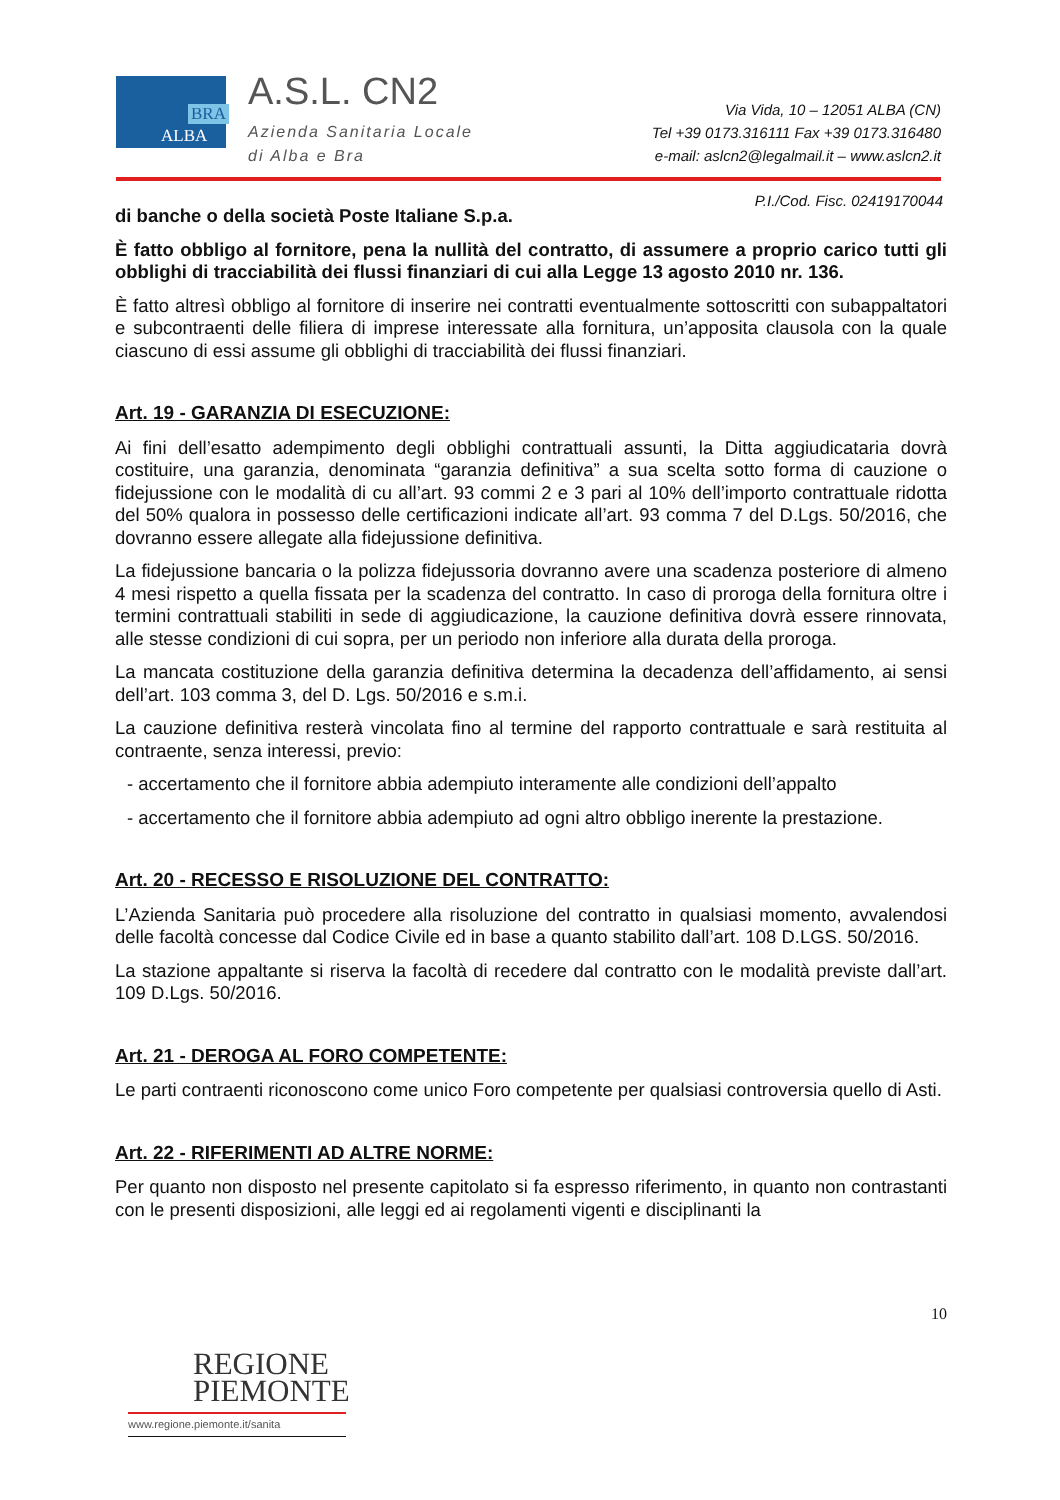BRA
ALBA
A.S.L. CN2
Azienda Sanitaria Locale
di Alba e Bra
Via Vida, 10 – 12051 ALBA (CN)
Tel +39 0173.316111 Fax +39 0173.316480
e-mail: aslcn2@legalmail.it – www.aslcn2.it
P.I./Cod. Fisc. 02419170044
di banche o della società Poste Italiane S.p.a.
È fatto obbligo al fornitore, pena la nullità del contratto, di assumere a proprio carico tutti gli obblighi di tracciabilità dei flussi finanziari di cui alla Legge 13 agosto 2010 nr. 136.
È fatto altresì obbligo al fornitore di inserire nei contratti eventualmente sottoscritti con subappaltatori e subcontraenti delle filiera di imprese interessate alla fornitura, un’apposita clausola con la quale ciascuno di essi assume gli obblighi di tracciabilità dei flussi finanziari.
Art. 19 - GARANZIA DI ESECUZIONE:
Ai fini dell’esatto adempimento degli obblighi contrattuali assunti, la Ditta aggiudicataria dovrà costituire, una garanzia, denominata “garanzia definitiva” a sua scelta sotto forma di cauzione o fidejussione con le modalità di cu all’art. 93 commi 2 e 3 pari al 10% dell’importo contrattuale ridotta del 50% qualora in possesso delle certificazioni indicate all’art. 93 comma 7 del D.Lgs. 50/2016, che dovranno essere allegate alla fidejussione definitiva.
La fidejussione bancaria o la polizza fidejussoria dovranno avere una scadenza posteriore di almeno 4 mesi rispetto a quella fissata per la scadenza del contratto. In caso di proroga della fornitura oltre i termini contrattuali stabiliti in sede di aggiudicazione, la cauzione definitiva dovrà essere rinnovata, alle stesse condizioni di cui sopra, per un periodo non inferiore alla durata della proroga.
La mancata costituzione della garanzia definitiva determina la decadenza dell’affidamento, ai sensi dell’art. 103 comma 3, del D. Lgs. 50/2016 e s.m.i.
La cauzione definitiva resterà vincolata fino al termine del rapporto contrattuale e sarà restituita al contraente, senza interessi, previo:
- accertamento che il fornitore abbia adempiuto interamente alle condizioni dell’appalto
- accertamento che il fornitore abbia adempiuto ad ogni altro obbligo inerente la prestazione.
Art. 20 - RECESSO E RISOLUZIONE DEL CONTRATTO:
L’Azienda Sanitaria può procedere alla risoluzione del contratto in qualsiasi momento, avvalendosi delle facoltà concesse dal Codice Civile ed in base a quanto stabilito dall’art. 108 D.LGS. 50/2016.
La stazione appaltante si riserva la facoltà di recedere dal contratto con le modalità previste dall’art. 109 D.Lgs. 50/2016.
Art. 21 - DEROGA AL FORO COMPETENTE:
Le parti contraenti riconoscono come unico Foro competente per qualsiasi controversia quello di Asti.
Art. 22 - RIFERIMENTI AD ALTRE NORME:
Per quanto non disposto nel presente capitolato si fa espresso riferimento, in quanto non contrastanti con le presenti disposizioni, alle leggi ed ai regolamenti vigenti e disciplinanti la
10
REGIONE
PIEMONTE
www.regione.piemonte.it/sanita